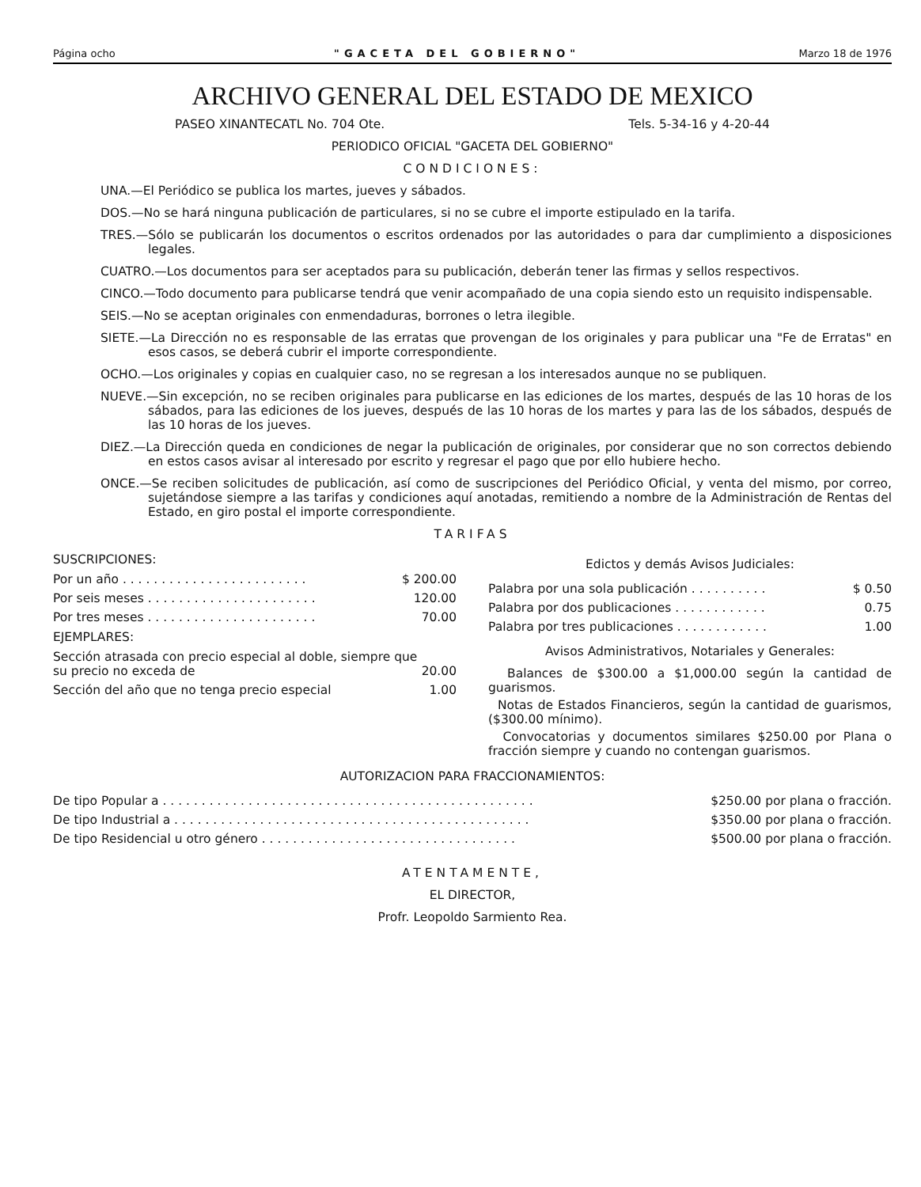Página ocho "GACETA DEL GOBIERNO" Marzo 18 de 1976
ARCHIVO GENERAL DEL ESTADO DE MEXICO
PASEO XINANTECATL No. 704 Ote. Tels. 5-34-16 y 4-20-44
PERIODICO OFICIAL "GACETA DEL GOBIERNO"
CONDICIONES:
UNA.—El Periódico se publica los martes, jueves y sábados.
DOS.—No se hará ninguna publicación de particulares, si no se cubre el importe estipulado en la tarifa.
TRES.—Sólo se publicarán los documentos o escritos ordenados por las autoridades o para dar cumplimiento a disposiciones legales.
CUATRO.—Los documentos para ser aceptados para su publicación, deberán tener las firmas y sellos respectivos.
CINCO.—Todo documento para publicarse tendrá que venir acompañado de una copia siendo esto un requisito indispensable.
SEIS.—No se aceptan originales con enmendaduras, borrones o letra ilegible.
SIETE.—La Dirección no es responsable de las erratas que provengan de los originales y para publicar una "Fe de Erratas" en esos casos, se deberá cubrir el importe correspondiente.
OCHO.—Los originales y copias en cualquier caso, no se regresan a los interesados aunque no se publiquen.
NUEVE.—Sin excepción, no se reciben originales para publicarse en las ediciones de los martes, después de las 10 horas de los sábados, para las ediciones de los jueves, después de las 10 horas de los martes y para las de los sábados, después de las 10 horas de los jueves.
DIEZ.—La Dirección queda en condiciones de negar la publicación de originales, por considerar que no son correctos debiendo en estos casos avisar al interesado por escrito y regresar el pago que por ello hubiere hecho.
ONCE.—Se reciben solicitudes de publicación, así como de suscripciones del Periódico Oficial, y venta del mismo, por correo, sujetándose siempre a las tarifas y condiciones aquí anotadas, remitiendo a nombre de la Administración de Rentas del Estado, en giro postal el importe correspondiente.
TARIFAS
SUSCRIPCIONES:
| Por un año . . . . . . . . . . . . . . . . . . . . . . . . | $ 200.00 |
| Por seis meses . . . . . . . . . . . . . . . . . . . . . . | 120.00 |
| Por tres meses . . . . . . . . . . . . . . . . . . . . . . | 70.00 |
EJEMPLARES:
| Sección atrasada con precio especial al doble, siempre que su precio no exceda de | 20.00 |
| Sección del año que no tenga precio especial | 1.00 |
Edictos y demás Avisos Judiciales:
| Palabra por una sola publicación . . . . . . . . . . | $ 0.50 |
| Palabra por dos publicaciones . . . . . . . . . . . . | 0.75 |
| Palabra por tres publicaciones . . . . . . . . . . . . | 1.00 |
Avisos Administrativos, Notariales y Generales:
Balances de $300.00 a $1,000.00 según la cantidad de guarismos.
Notas de Estados Financieros, según la cantidad de guarismos, ($300.00 mínimo).
Convocatorias y documentos similares $250.00 por Plana o fracción siempre y cuando no contengan guarismos.
AUTORIZACION PARA FRACCIONAMIENTOS:
| De tipo Popular a . . . . . . . . . . . . . . . . . . . . . . . . . . . . . . . . . . . . . . . . . . . . . . . . | $250.00 por plana o fracción. |
| De tipo Industrial a . . . . . . . . . . . . . . . . . . . . . . . . . . . . . . . . . . . . . . . . . . . . . . | $350.00 por plana o fracción. |
| De tipo Residencial u otro género . . . . . . . . . . . . . . . . . . . . . . . . . . . . . . . . . | $500.00 por plana o fracción. |
ATENTAMENTE,
EL DIRECTOR,
Profr. Leopoldo Sarmiento Rea.